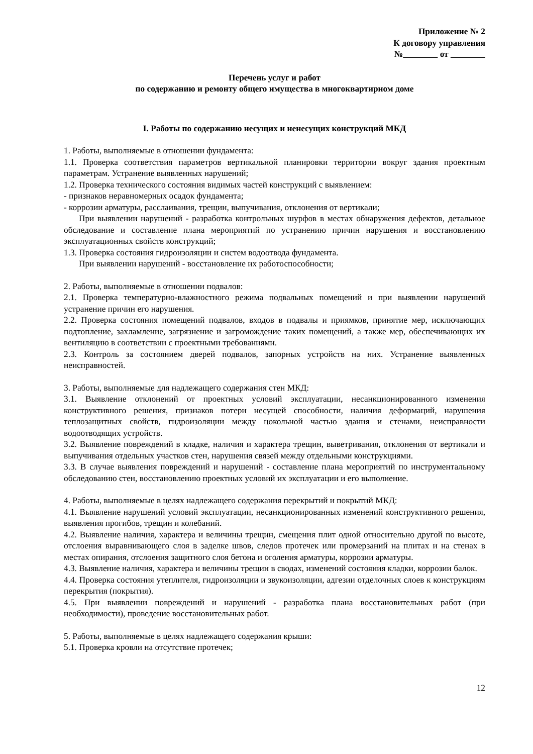Приложение № 2
К договору управления
№ от
Перечень услуг и работ
по содержанию и ремонту общего имущества в многоквартирном доме
I. Работы по содержанию несущих и ненесущих конструкций МКД
1. Работы, выполняемые в отношении фундамента:
1.1. Проверка соответствия параметров вертикальной планировки территории вокруг здания проектным параметрам. Устранение выявленных нарушений;
1.2. Проверка технического состояния видимых частей конструкций с выявлением:
- признаков неравномерных осадок фундамента;
- коррозии арматуры, расслаивания, трещин, выпучивания, отклонения от вертикали;
При выявлении нарушений - разработка контрольных шурфов в местах обнаружения дефектов, детальное обследование и составление плана мероприятий по устранению причин нарушения и восстановлению эксплуатационных свойств конструкций;
1.3. Проверка состояния гидроизоляции и систем водоотвода фундамента.
При выявлении нарушений - восстановление их работоспособности;
2. Работы, выполняемые в отношении подвалов:
2.1. Проверка температурно-влажностного режима подвальных помещений и при выявлении нарушений устранение причин его нарушения.
2.2. Проверка состояния помещений подвалов, входов в подвалы и приямков, принятие мер, исключающих подтопление, захламление, загрязнение и загромождение таких помещений, а также мер, обеспечивающих их вентиляцию в соответствии с проектными требованиями.
2.3. Контроль за состоянием дверей подвалов, запорных устройств на них. Устранение выявленных неисправностей.
3. Работы, выполняемые для надлежащего содержания стен МКД:
3.1. Выявление отклонений от проектных условий эксплуатации, несанкционированного изменения конструктивного решения, признаков потери несущей способности, наличия деформаций, нарушения теплозащитных свойств, гидроизоляции между цокольной частью здания и стенами, неисправности водоотводящих устройств.
3.2. Выявление повреждений в кладке, наличия и характера трещин, выветривания, отклонения от вертикали и выпучивания отдельных участков стен, нарушения связей между отдельными конструкциями.
3.3. В случае выявления повреждений и нарушений - составление плана мероприятий по инструментальному обследованию стен, восстановлению проектных условий их эксплуатации и его выполнение.
4. Работы, выполняемые в целях надлежащего содержания перекрытий и покрытий МКД:
4.1. Выявление нарушений условий эксплуатации, несанкционированных изменений конструктивного решения, выявления прогибов, трещин и колебаний.
4.2. Выявление наличия, характера и величины трещин, смещения плит одной относительно другой по высоте, отслоения выравнивающего слоя в заделке швов, следов протечек или промерзаний на плитах и на стенах в местах опирания, отслоения защитного слоя бетона и оголения арматуры, коррозии арматуры.
4.3. Выявление наличия, характера и величины трещин в сводах, изменений состояния кладки, коррозии балок.
4.4. Проверка состояния утеплителя, гидроизоляции и звукоизоляции, адгезии отделочных слоев к конструкциям перекрытия (покрытия).
4.5. При выявлении повреждений и нарушений - разработка плана восстановительных работ (при необходимости), проведение восстановительных работ.
5. Работы, выполняемые в целях надлежащего содержания крыши:
5.1. Проверка кровли на отсутствие протечек;
12